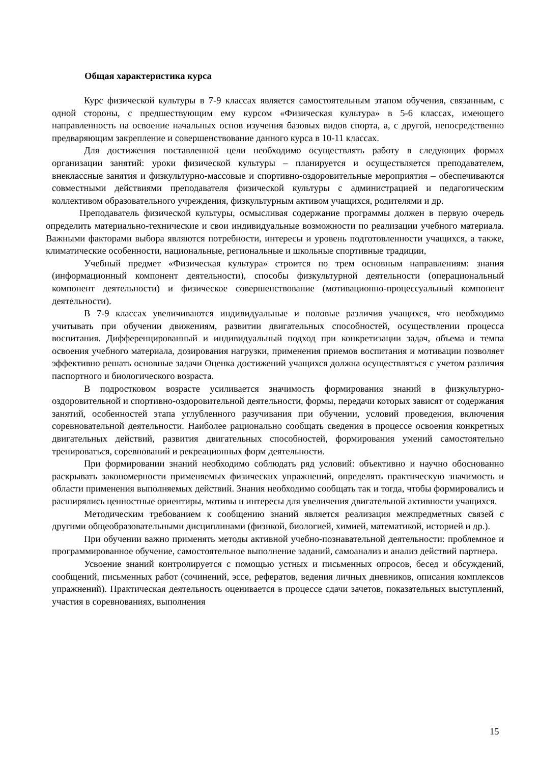Общая характеристика курса
Курс физической культуры в 7-9 классах является самостоятельным этапом обучения, связанным, с одной стороны, с предшествующим ему курсом «Физическая культура» в 5-6 классах, имеющего направленность на освоение начальных основ изучения базовых видов спорта, а, с другой, непосредственно предваряющим закрепление и совершенствование данного курса в 10-11 классах.
Для достижения поставленной цели необходимо осуществлять работу в следующих формах организации занятий: уроки физической культуры – планируется и осуществляется преподавателем, внеклассные занятия и физкультурно-массовые и спортивно-оздоровительные мероприятия – обеспечиваются совместными действиями преподавателя физической культуры с администрацией и педагогическим коллективом образовательного учреждения, физкультурным активом учащихся, родителями и др.
Преподаватель физической культуры, осмысливая содержание программы должен в первую очередь определить материально-технические и свои индивидуальные возможности по реализации учебного материала. Важными факторами выбора являются потребности, интересы и уровень подготовленности учащихся, а также, климатические особенности, национальные, региональные и школьные спортивные традиции,
Учебный предмет «Физическая культура» строится по трем основным направлениям: знания (информационный компонент деятельности), способы физкультурной деятельности (операциональный компонент деятельности) и физическое совершенствование (мотивационно-процессуальный компонент деятельности).
В 7-9 классах увеличиваются индивидуальные и половые различия учащихся, что необходимо учитывать при обучении движениям, развитии двигательных способностей, осуществлении процесса воспитания. Дифференцированный и индивидуальный подход при конкретизации задач, объема и темпа освоения учебного материала, дозирования нагрузки, применения приемов воспитания и мотивации позволяет эффективно решать основные задачи Оценка достижений учащихся должна осуществляться с учетом различия паспортного и биологического возраста.
В подростковом возрасте усиливается значимость формирования знаний в физкультурно-оздоровительной и спортивно-оздоровительной деятельности, формы, передачи которых зависят от содержания занятий, особенностей этапа углубленного разучивания при обучении, условий проведения, включения соревновательной деятельности. Наиболее рационально сообщать сведения в процессе освоения конкретных двигательных действий, развития двигательных способностей, формирования умений самостоятельно тренироваться, соревнований и рекреационных форм деятельности.
При формировании знаний необходимо соблюдать ряд условий: объективно и научно обоснованно раскрывать закономерности применяемых физических упражнений, определять практическую значимость и области применения выполняемых действий. Знания необходимо сообщать так и тогда, чтобы формировались и расширялись ценностные ориентиры, мотивы и интересы для увеличения двигательной активности учащихся.
Методическим требованием к сообщению знаний является реализация межпредметных связей с другими общеобразовательными дисциплинами (физикой, биологией, химией, математикой, историей и др.).
При обучении важно применять методы активной учебно-познавательной деятельности: проблемное и программированное обучение, самостоятельное выполнение заданий, самоанализ и анализ действий партнера.
Усвоение знаний контролируется с помощью устных и письменных опросов, бесед и обсуждений, сообщений, письменных работ (сочинений, эссе, рефератов, ведения личных дневников, описания комплексов упражнений). Практическая деятельность оценивается в процессе сдачи зачетов, показательных выступлений, участия в соревнованиях, выполнения
15